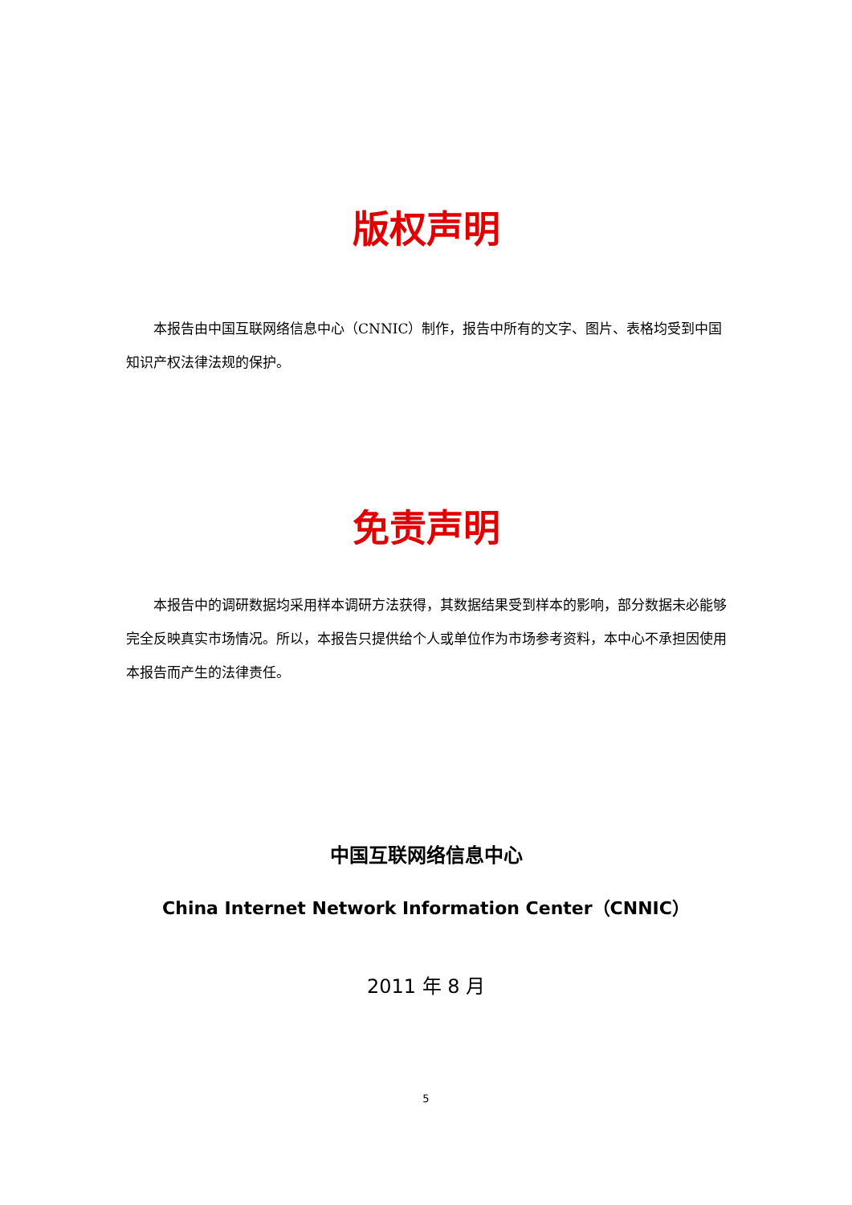版权声明
  本报告由中国互联网络信息中心（CNNIC）制作，报告中所有的文字、图片、表格均受到中国知识产权法律法规的保护。
免责声明
  本报告中的调研数据均采用样本调研方法获得，其数据结果受到样本的影响，部分数据未必能够完全反映真实市场情况。所以，本报告只提供给个人或单位作为市场参考资料，本中心不承担因使用本报告而产生的法律责任。
中国互联网络信息中心
China Internet Network Information Center（CNNIC）
2011 年 8 月
5